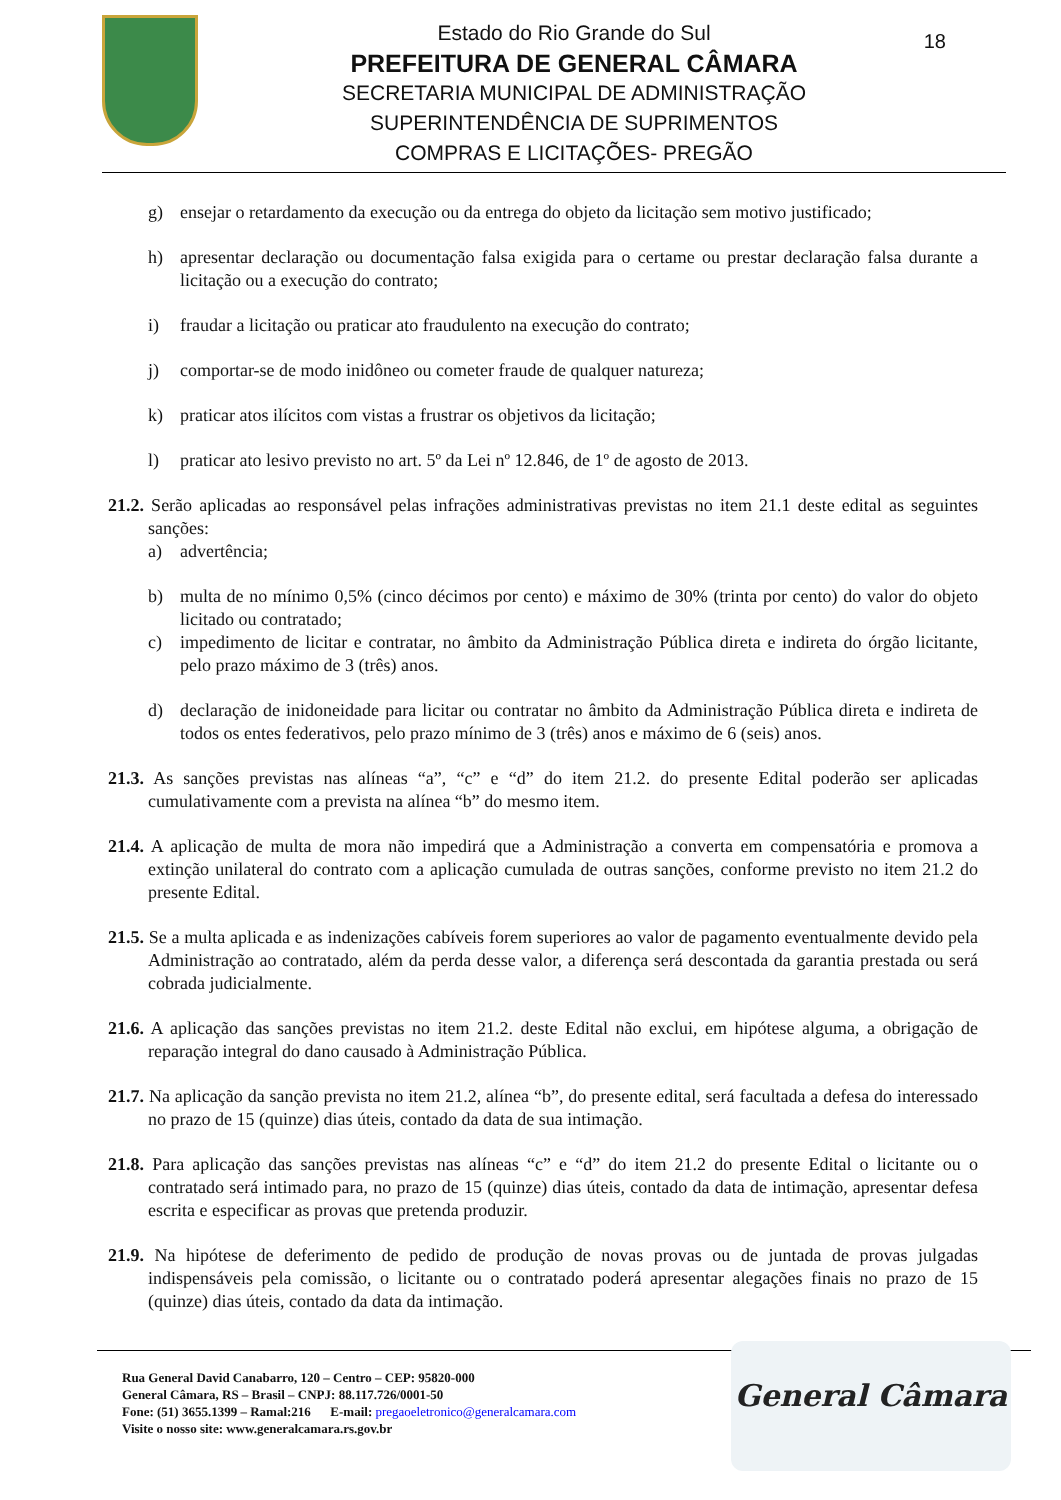18
Estado do Rio Grande do Sul
PREFEITURA DE GENERAL CÂMARA
SECRETARIA MUNICIPAL DE ADMINISTRAÇÃO
SUPERINTENDÊNCIA DE SUPRIMENTOS
COMPRAS E LICITAÇÕES- PREGÃO
g) ensejar o retardamento da execução ou da entrega do objeto da licitação sem motivo justificado;
h) apresentar declaração ou documentação falsa exigida para o certame ou prestar declaração falsa durante a licitação ou a execução do contrato;
i) fraudar a licitação ou praticar ato fraudulento na execução do contrato;
j) comportar-se de modo inidôneo ou cometer fraude de qualquer natureza;
k) praticar atos ilícitos com vistas a frustrar os objetivos da licitação;
l) praticar ato lesivo previsto no art. 5º da Lei nº 12.846, de 1º de agosto de 2013.
21.2. Serão aplicadas ao responsável pelas infrações administrativas previstas no item 21.1 deste edital as seguintes sanções:
a) advertência;
b) multa de no mínimo 0,5% (cinco décimos por cento) e máximo de 30% (trinta por cento) do valor do objeto licitado ou contratado;
c) impedimento de licitar e contratar, no âmbito da Administração Pública direta e indireta do órgão licitante, pelo prazo máximo de 3 (três) anos.
d) declaração de inidoneidade para licitar ou contratar no âmbito da Administração Pública direta e indireta de todos os entes federativos, pelo prazo mínimo de 3 (três) anos e máximo de 6 (seis) anos.
21.3. As sanções previstas nas alíneas “a”, “c” e “d” do item 21.2. do presente Edital poderão ser aplicadas cumulativamente com a prevista na alínea “b” do mesmo item.
21.4. A aplicação de multa de mora não impedirá que a Administração a converta em compensatória e promova a extinção unilateral do contrato com a aplicação cumulada de outras sanções, conforme previsto no item 21.2 do presente Edital.
21.5. Se a multa aplicada e as indenizações cabíveis forem superiores ao valor de pagamento eventualmente devido pela Administração ao contratado, além da perda desse valor, a diferença será descontada da garantia prestada ou será cobrada judicialmente.
21.6. A aplicação das sanções previstas no item 21.2. deste Edital não exclui, em hipótese alguma, a obrigação de reparação integral do dano causado à Administração Pública.
21.7. Na aplicação da sanção prevista no item 21.2, alínea “b”, do presente edital, será facultada a defesa do interessado no prazo de 15 (quinze) dias úteis, contado da data de sua intimação.
21.8. Para aplicação das sanções previstas nas alíneas “c” e “d” do item 21.2 do presente Edital o licitante ou o contratado será intimado para, no prazo de 15 (quinze) dias úteis, contado da data de intimação, apresentar defesa escrita e especificar as provas que pretenda produzir.
21.9. Na hipótese de deferimento de pedido de produção de novas provas ou de juntada de provas julgadas indispensáveis pela comissão, o licitante ou o contratado poderá apresentar alegações finais no prazo de 15 (quinze) dias úteis, contado da data da intimação.
General Câmara
Rua General David Canabarro, 120 – Centro – CEP: 95820-000
General Câmara, RS – Brasil – CNPJ: 88.117.726/0001-50
Fone: (51) 3655.1399 – Ramal:216 E-mail: pregaoeletronico@generalcamara.com
Visite o nosso site: www.generalcamara.rs.gov.br